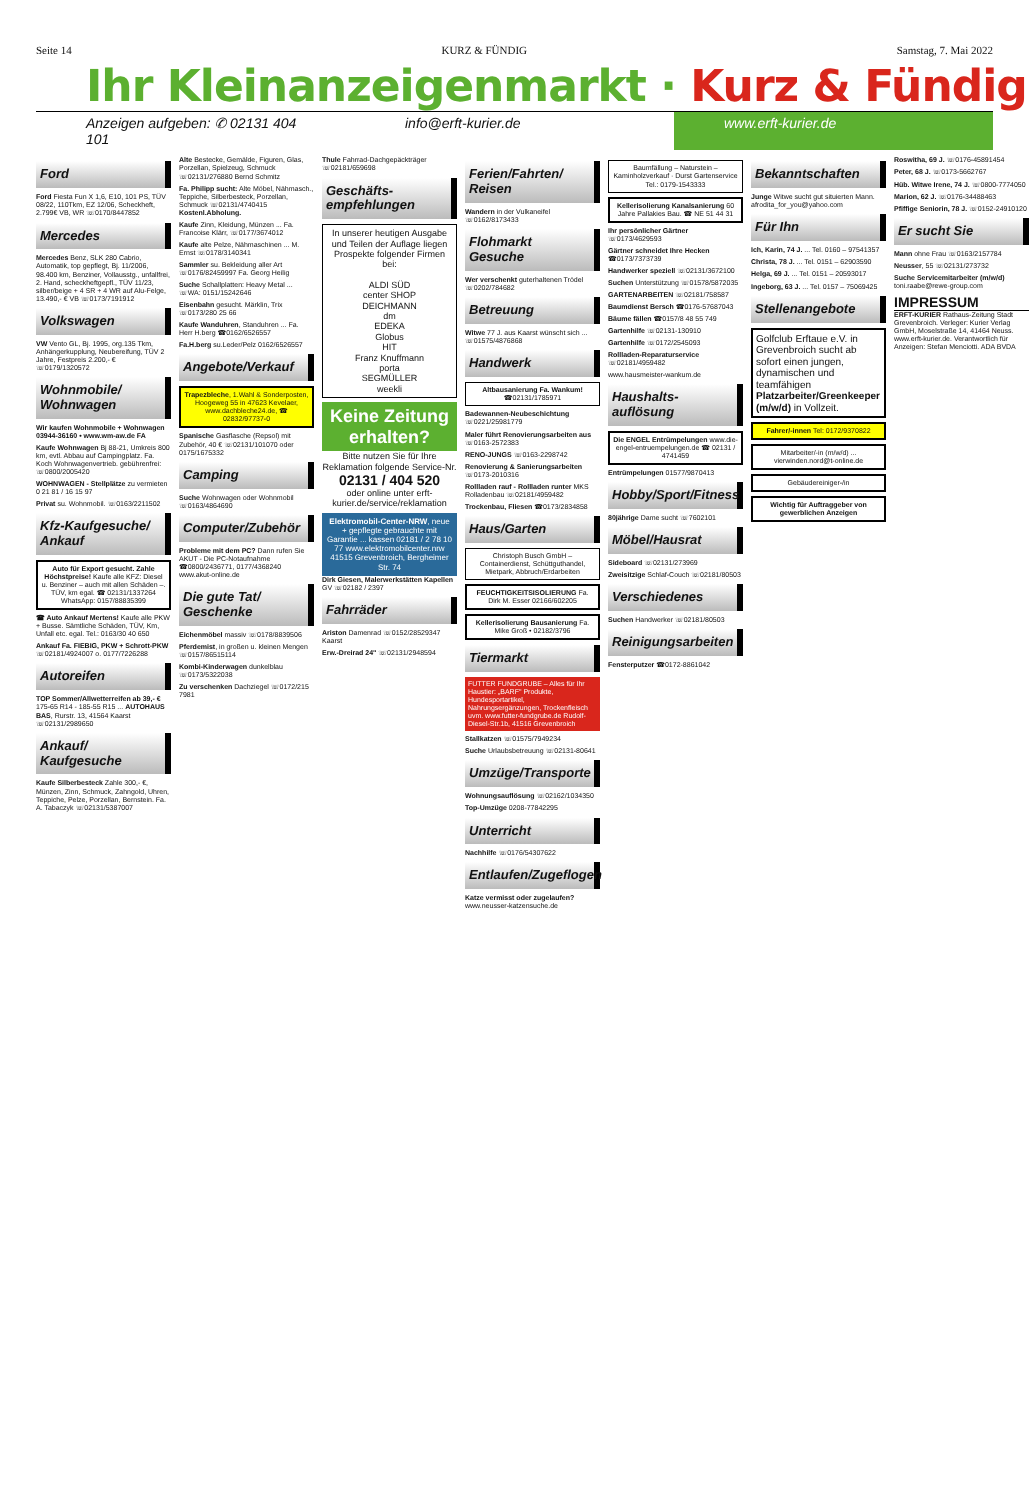Seite 14 KURZ & FÜNDIG Samstag, 7. Mai 2022
Ihr Kleinanzeigenmarkt · Kurz & Fündig
Anzeigen aufgeben: ✆ 02131 404 101
info@erft-kurier.de www.erft-kurier.de
Ford
Ford Fiesta Fun X 1,6, E10, 101 PS, TÜV 08/22, 110Tkm, EZ 12/06, Scheckheft, 2.799€ VB, WR ☏0170/8447852
Mercedes
Mercedes Benz, SLK 280 Cabrio, Automatik, top gepflegt, Bj. 11/2006, 98.400 km, Benziner, Vollausstg., unfallfrei, 2. Hand, scheckheftgepfl., TÜV 11/23, silber/beige + 4 SR + 4 WR auf Alu-Felge, 13.490,- € VB ☏0173/7191912
Volkswagen
VW Vento GL, Bj. 1995, org.135 Tkm, Anhängerkupplung, Neubereifung, TÜV 2 Jahre, Festpreis 2.200,- € ☏0179/1320572
Wohnmobile/ Wohnwagen
Wir kaufen Wohnmobile + Wohnwagen 03944-36160 • www.wm-aw.de FA
Kaufe Wohnwagen Bj 88-21, Umkreis 800 km, evtl. Abbau auf Campingplatz. Fa. Koch Wohnwagenvertrieb. gebührenfrei: ☏0800/2005420
WOHNWAGEN - Stellplätze zu vermieten 0 21 81 / 16 15 97
Privat su. Wohnmobil. ☏0163/2211502
Kfz-Kaufgesuche/ Ankauf
Auto für Export gesucht. Zahle Höchstpreise! Kaufe alle KFZ: Diesel u. Benziner – auch mit allen Schäden –. TÜV, km egal. ☎ 02131/1337264 WhatsApp: 0157/88835399
☎ Auto Ankauf Mertens! Kaufe alle PKW + Busse. Sämtliche Schäden, TÜV, Km, Unfall etc. egal. Tel.: 0163/30 40 650
Ankauf Fa. FIEBIG, PKW + Schrott-PKW ☏02181/4924007 o. 0177/7226288
Autoreifen
TOP Sommer/Allwetterreifen ab 39,- € 175-65 R14 - 185-55 R15 ... AUTOHAUS BAS, Rurstr. 13, 41564 Kaarst ☏02131/2989650
Ankauf/ Kaufgesuche
Kaufe Silberbesteck Zahle 300,- €, Münzen, Zinn, Schmuck, Zahngold, Uhren, Teppiche, Pelze, Porzellan, Bernstein. Fa. A. Tabaczyk ☏02131/5387007
Alte Bestecke, Gemälde, Figuren, Glas, Porzellan, Spielzeug, Schmuck ☏02131/276880 Bernd Schmitz
Fa. Philipp sucht: Alte Möbel, Nähmasch., Teppiche, Silberbesteck, Porzellan, Schmuck ☏02131/4740415 Kostenl.Abholung.
Kaufe Zinn, Kleidung, Münzen ... Fa. Francoise Klärr, ☏0177/3674012
Kaufe alte Pelze, Nähmaschinen ... M. Ernst ☏0178/3140341
Sammler su. Bekleidung aller Art ☏0176/82459997 Fa. Georg Heilig
Suche Schallplatten: Heavy Metal ... ☏WA: 0151/15242646
Eisenbahn gesucht. Märklin, Trix ☏0173/280 25 66
Kaufe Wanduhren, Standuhren ... Fa. Herr H.berg ☎0162/6526557
Fa.H.berg su.Leder/Pelz 0162/6526557
Angebote/Verkauf
Trapezbleche, 1.Wahl & Sonderposten, Hoogeweg 55 in 47623 Kevelaer, www.dachbleche24.de, ☎ 02832/97737-0
Spanische Gasflasche (Repsol) mit Zubehör, 40 € ☏02131/101070 oder 0175/1675332
Camping
Suche Wohnwagen oder Wohnmobil ☏0163/4864690
Computer/Zubehör
Probleme mit dem PC? Dann rufen Sie AKUT - Die PC-Notaufnahme ☎0800/2436771, 0177/4368240 www.akut-online.de
Die gute Tat/ Geschenke
Eichenmöbel massiv ☏0178/8839506
Pferdemist, in großen u. kleinen Mengen ☏0157/86515114
Kombi-Kinderwagen dunkelblau ☏0173/5322038
Zu verschenken Dachziegel ☏0172/215 7981
Thule Fahrrad-Dachgepäckträger ☏02181/659698
Geschäfts-empfehlungen
In unserer heutigen Ausgabe und Teilen der Auflage liegen Prospekte folgender Firmen bei:
ALDI SÜD
center SHOP
DEICHMANN
dm
EDEKA
Globus
HIT
Franz Knuffmann
porta
SEGMÜLLER
weekli
Keine Zeitung erhalten?
Bitte nutzen Sie für Ihre Reklamation folgende Service-Nr.
02131 / 404 520
oder online unter erft-kurier.de/service/reklamation
Elektromobil-Center-NRW, neue + gepflegte gebrauchte mit Garantie ... kassen 02181 / 2 78 10 77 www.elektromobilcenter.nrw 41515 Grevenbroich, Bergheimer Str. 74
Dirk Giesen, Malerwerkstätten Kapellen GV ☏02182 / 2397
Fahrräder
Ariston Damenrad ☏0152/28529347 Kaarst
Erw.-Dreirad 24" ☏02131/2948594
Ferien/Fahrten/ Reisen
Wandern in der Vulkaneifel ☏0162/8173433
Flohmarkt Gesuche
Wer verschenkt guterhaltenen Trödel ☏0202/784682
Betreuung
Witwe 77 J. aus Kaarst wünscht sich ... ☏01575/4876868
Handwerk
Altbausanierung Fa. Wankum! ☎02131/1785971
Badewannen-Neubeschichtung ☏0221/25981779
Maler führt Renovierungsarbeiten aus ☏0163-2572383
RENO-JUNGS ☏0163-2298742
Renovierung & Sanierungsarbeiten ☏0173-2010316
Rollladen rauf - Rollladen runter MKS Rolladenbau ☏02181/4959482
Trockenbau, Fliesen ☎0173/2834858
Haus/Garten
Christoph Busch GmbH – Containerdienst, Schüttguthandel, Mietpark, Abbruch/Erdarbeiten
FEUCHTIGKEITSISOLIERUNG Fa. Dirk M. Esser 02166/602205
Kellerisolierung Bausanierung Fa. Mike Groß • 02182/3796
Tiermarkt
FUTTER FUNDGRUBE – Alles für Ihr Haustier: „BARF" Produkte, Hundesportartikel, Nahrungsergänzungen, Trockenfleisch uvm. www.futter-fundgrube.de Rudolf-Diesel-Str.1b, 41516 Grevenbroich
Stallkatzen ☏01575/7949234
Suche Urlaubsbetreuung ☏02131-80641
Umzüge/Transporte
Wohnungsauflösung ☏02162/1034350
Top-Umzüge 0208-77842295
Unterricht
Nachhilfe ☏0176/54307622
Entlaufen/Zugeflogen
Katze vermisst oder zugelaufen? www.neusser-katzensuche.de
Baumfällung – Naturstein – Kaminholzverkauf · Durst Gartenservice Tel.: 0179-1543333
Kellerisolierung Kanalsanierung 60 Jahre Pallakies Bau. ☎ NE 51 44 31
Ihr persönlicher Gärtner ☏0173/4629593
Gärtner schneidet Ihre Hecken ☎0173/7373739
Handwerker speziell ☏02131/3672100
Suchen Unterstützung ☏01578/5872035
GARTENARBEITEN ☏02181/758587
Baumdienst Bersch ☎0176-57687043
Bäume fällen ☎0157/8 48 55 749
Gartenhilfe ☏02131-130910
Gartenhilfe ☏0172/2545093
Rollladen-Reparaturservice ☏02181/4959482
www.hausmeister-wankum.de
Haushalts-auflösung
Die ENGEL Entrümpelungen www.die-engel-entruempelungen.de ☎ 02131 / 4741459
Entrümpelungen 01577/9870413
Hobby/Sport/Fitness
80jährige Dame sucht ☏7602101
Möbel/Hausrat
Sideboard ☏02131/273969
Zweisitzige Schlaf-Couch ☏02181/80503
Verschiedenes
Suchen Handwerker ☏02181/80503
Reinigungsarbeiten
Fensterputzer ☎0172-8861042
Bekanntschaften
Junge Witwe sucht gut situierten Mann. afrodita_for_you@yahoo.com
Für Ihn
Ich, Karin, 74 J. ... Tel. 0160 – 97541357
Christa, 78 J. ... Tel. 0151 – 62903590
Helga, 69 J. ... Tel. 0151 – 20593017
Ingeborg, 63 J. ... Tel. 0157 – 75069425
Stellenangebote
Golfclub Erftaue e.V. in Grevenbroich sucht ab sofort einen jungen, dynamischen und teamfähigen Platzarbeiter/Greenkeeper (m/w/d) in Vollzeit.
Fahrer/-innen Tel: 0172/9370822
Mitarbeiter/-in (m/w/d) ... vierwinden.nord@t-online.de
Gebäudereiniger-/in
Wichtig für Auftraggeber von gewerblichen Anzeigen
Roswitha, 69 J. ☏0176-45891454
Peter, 68 J. ☏0173-5662767
Hüb. Witwe Irene, 74 J. ☏0800-7774050
Marion, 62 J. ☏0176-34488463
Pfiffige Seniorin, 78 J. ☏0152-24910120
Er sucht Sie
Mann ohne Frau ☏0163/2157784
Neusser, 55 ☏02131/273732
Suche Servicemitarbeiter (m/w/d) toni.raabe@rewe-group.com
IMPRESSUM
ERFT-KURIER Rathaus-Zeitung Stadt Grevenbroich. Verleger: Kurier Verlag GmbH, Moselstraße 14, 41464 Neuss. www.erft-kurier.de. Verantwortlich für Anzeigen: Stefan Menciotti. ADA BVDA